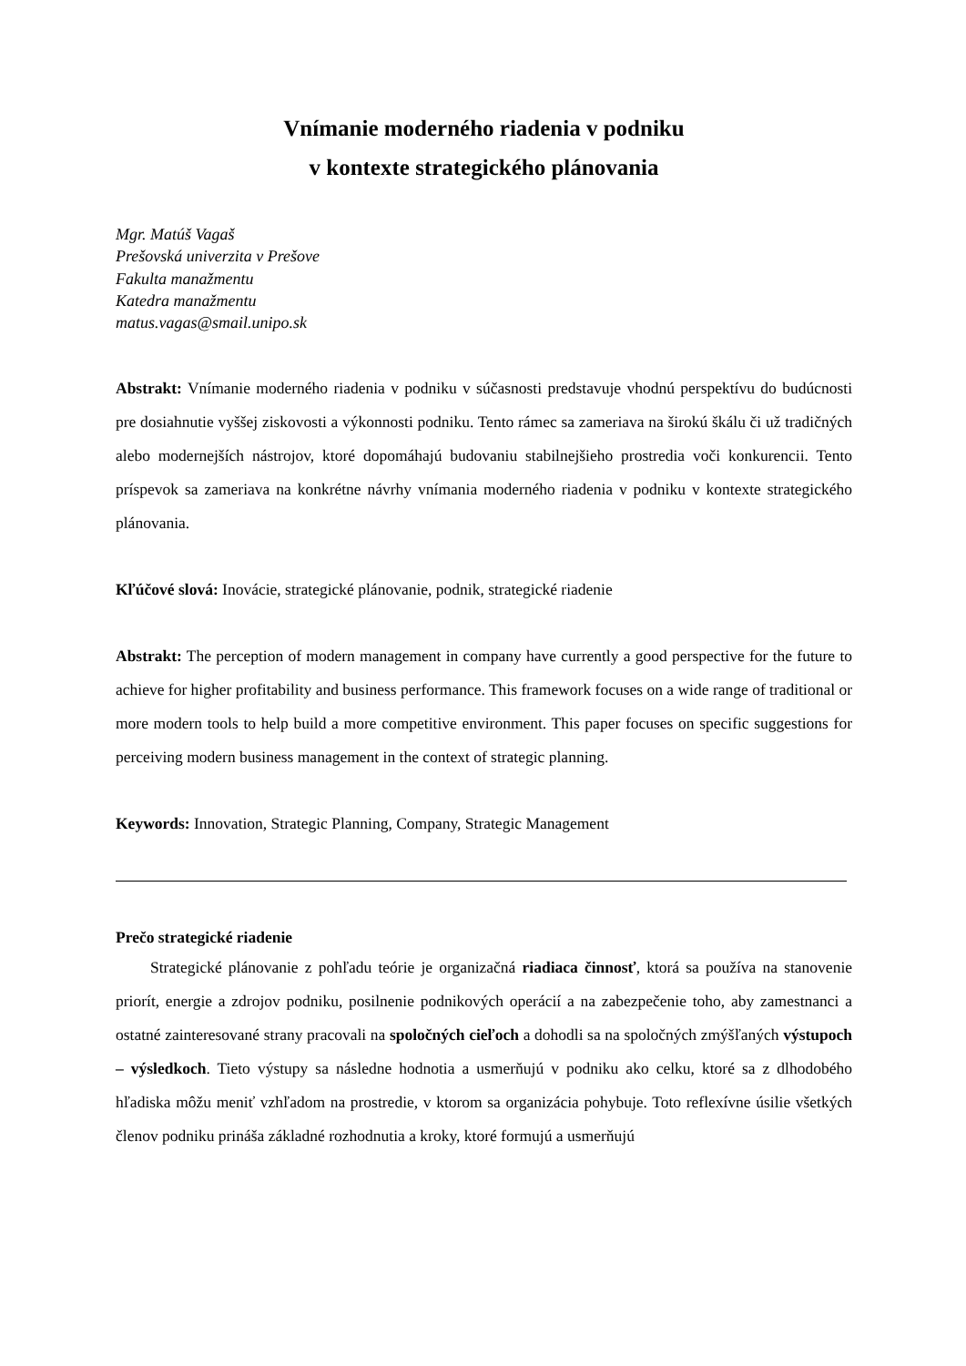Vnímanie moderného riadenia v podniku
v kontexte strategického plánovania
Mgr. Matúš Vagaš
Prešovská univerzita v Prešove
Fakulta manažmentu
Katedra manažmentu
matus.vagas@smail.unipo.sk
Abstrakt: Vnímanie moderného riadenia v podniku v súčasnosti predstavuje vhodnú perspektívu do budúcnosti pre dosiahnutie vyššej ziskovosti a výkonnosti podniku. Tento rámec sa zameriava na širokú škálu či už tradičných alebo modernejších nástrojov, ktoré dopomáhajú budovaniu stabilnejšieho prostredia voči konkurencii. Tento príspevok sa zameriava na konkrétne návrhy vnímania moderného riadenia v podniku v kontexte strategického plánovania.
Kľúčové slová: Inovácie, strategické plánovanie, podnik, strategické riadenie
Abstrakt: The perception of modern management in company have currently a good perspective for the future to achieve for higher profitability and business performance. This framework focuses on a wide range of traditional or more modern tools to help build a more competitive environment. This paper focuses on specific suggestions for perceiving modern business management in the context of strategic planning.
Keywords: Innovation, Strategic Planning, Company, Strategic Management
Prečo strategické riadenie
Strategické plánovanie z pohľadu teórie je organizačná riadiaca činnosť, ktorá sa používa na stanovenie priorít, energie a zdrojov podniku, posilnenie podnikových operácií a na zabezpečenie toho, aby zamestnanci a ostatné zainteresované strany pracovali na spoločných cieľoch a dohodli sa na spoločných zmýšľaných výstupoch – výsledkoch. Tieto výstupy sa následne hodnotia a usmerňujú v podniku ako celku, ktoré sa z dlhodobého hľadiska môžu meniť vzhľadom na prostredie, v ktorom sa organizácia pohybuje. Toto reflexívne úsilie všetkých členov podniku prináša základné rozhodnutia a kroky, ktoré formujú a usmerňujú